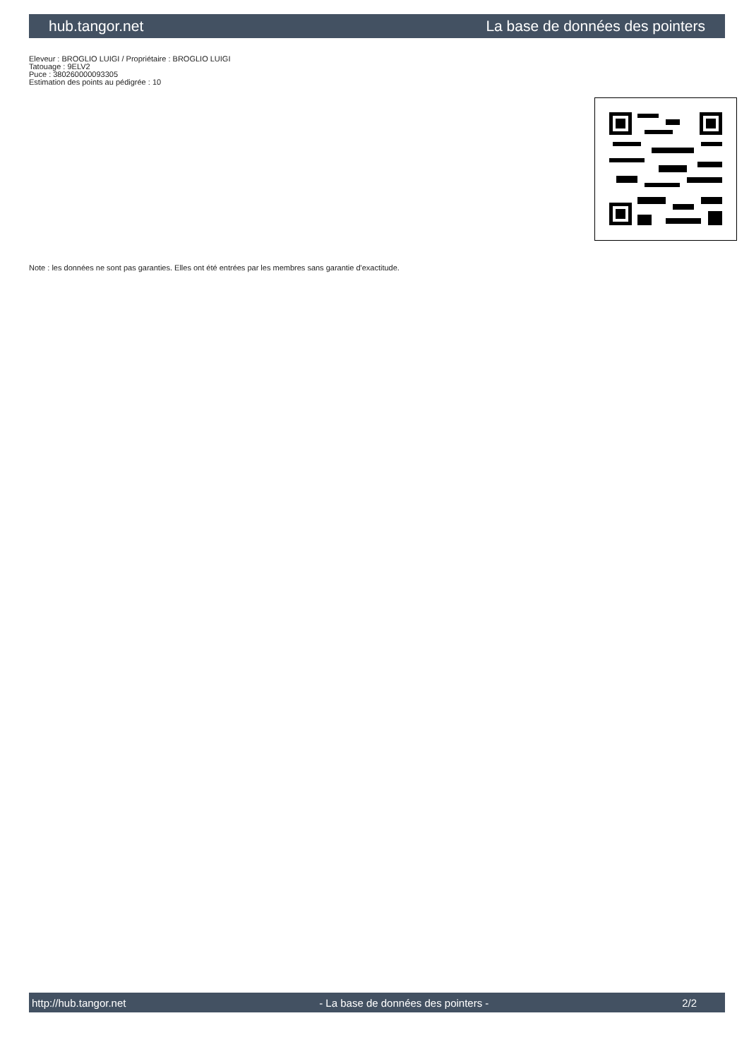hub.tangor.net La base de données des pointers
Eleveur : BROGLIO LUIGI / Propriétaire : BROGLIO LUIGI
Tatouage : 9ELV2
Puce : 380260000093305
Estimation des points au pédigrée : 10
Note : les données ne sont pas garanties. Elles ont été entrées par les membres sans garantie d'exactitude.
http://hub.tangor.net - La base de données des pointers - 2/2